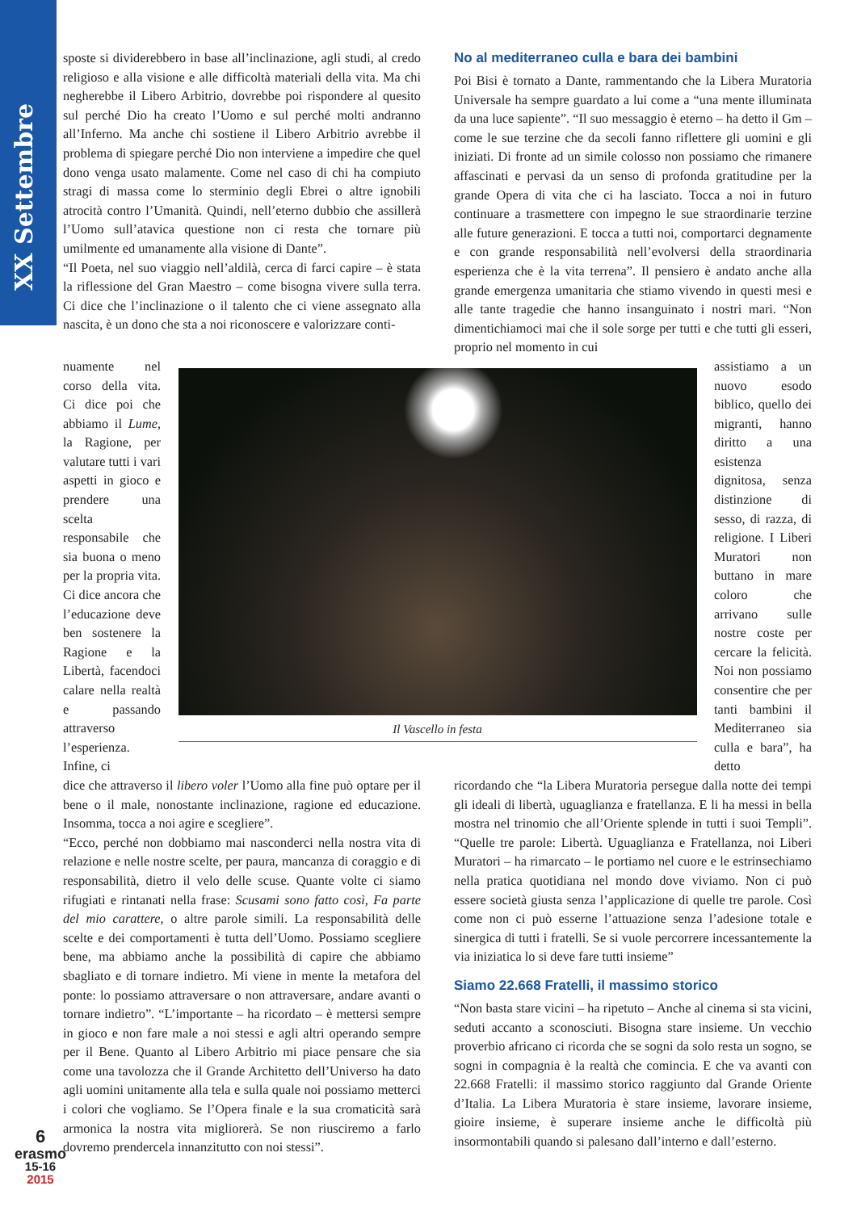XX Settembre
sposte si dividerebbero in base all’inclinazione, agli studi, al credo religioso e alla visione e alle difficoltà materiali della vita. Ma chi negherebbe il Libero Arbitrio, dovrebbe poi rispondere al quesito sul perché Dio ha creato l’Uomo e sul perché molti andranno all’Inferno. Ma anche chi sostiene il Libero Arbitrio avrebbe il problema di spiegare perché Dio non interviene a impedire che quel dono venga usato malamente. Come nel caso di chi ha compiuto stragi di massa come lo sterminio degli Ebrei o altre ignobili atrocità contro l’Umanità. Quindi, nell’eterno dubbio che assillerà l’Uomo sull’atavica questione non ci resta che tornare più umilmente ed umanamente alla visione di Dante”.
“Il Poeta, nel suo viaggio nell’aldilà, cerca di farci capire – è stata la riflessione del Gran Maestro – come bisogna vivere sulla terra. Ci dice che l’inclinazione o il talento che ci viene assegnato alla nascita, è un dono che sta a noi riconoscere e valorizzare conti-
No al mediterraneo culla e bara dei bambini
Poi Bisi è tornato a Dante, rammentando che la Libera Muratoria Universale ha sempre guardato a lui come a “una mente illuminata da una luce sapiente”. “Il suo messaggio è eterno – ha detto il Gm – come le sue terzine che da secoli fanno riflettere gli uomini e gli iniziati. Di fronte ad un simile colosso non possiamo che rimanere affascinati e pervasi da un senso di profonda gratitudine per la grande Opera di vita che ci ha lasciato. Tocca a noi in futuro continuare a trasmettere con impegno le sue straordinarie terzine alle future generazioni. E tocca a tutti noi, comportarci degnamente e con grande responsabilità nell’evolversi della straordinaria esperienza che è la vita terrena”. Il pensiero è andato anche alla grande emergenza umanitaria che stiamo vivendo in questi mesi e alle tante tragedie che hanno insanguinato i nostri mari. “Non dimentichiamoci mai che il sole sorge per tutti e che tutti gli esseri, proprio nel momento in cui
nuamente nel corso della vita. Ci dice poi che abbiamo il Lume, la Ragione, per valutare tutti i vari aspetti in gioco e prendere una scelta responsabile che sia buona o meno per la propria vita. Ci dice ancora che l’educazione deve ben sostenere la Ragione e la Libertà, facendoci calare nella realtà e passando attraverso l’esperienza. Infine, ci
Il Vascello in festa
assistiamo a un nuovo esodo biblico, quello dei migranti, hanno diritto a una esistenza dignitosa, senza distinzione di sesso, di razza, di religione. I Liberi Muratori non buttano in mare coloro che arrivano sulle nostre coste per cercare la felicità. Noi non possiamo consentire che per tanti bambini il Mediterraneo sia culla e bara”, ha detto
dice che attraverso il libero voler l’Uomo alla fine può optare per il bene o il male, nonostante inclinazione, ragione ed educazione. Insomma, tocca a noi agire e scegliere”.
“Ecco, perché non dobbiamo mai nasconderci nella nostra vita di relazione e nelle nostre scelte, per paura, mancanza di coraggio e di responsabilità, dietro il velo delle scuse. Quante volte ci siamo rifugiati e rintanati nella frase: Scusami sono fatto così, Fa parte del mio carattere, o altre parole simili. La responsabilità delle scelte e dei comportamenti è tutta dell’Uomo. Possiamo scegliere bene, ma abbiamo anche la possibilità di capire che abbiamo sbagliato e di tornare indietro. Mi viene in mente la metafora del ponte: lo possiamo attraversare o non attraversare, andare avanti o tornare indietro”. “L’importante – ha ricordato – è mettersi sempre in gioco e non fare male a noi stessi e agli altri operando sempre per il Bene. Quanto al Libero Arbitrio mi piace pensare che sia come una tavolozza che il Grande Architetto dell’Universo ha dato agli uomini unitamente alla tela e sulla quale noi possiamo metterci i colori che vogliamo. Se l’Opera finale e la sua cromaticità sarà armonica la nostra vita migliorerà. Se non riusciremo a farlo dovremo prendercela innanzitutto con noi stessi”.
ricordando che “la Libera Muratoria persegue dalla notte dei tempi gli ideali di libertà, uguaglianza e fratellanza. E li ha messi in bella mostra nel trinomio che all’Oriente splende in tutti i suoi Templi”. “Quelle tre parole: Libertà. Uguaglianza e Fratellanza, noi Liberi Muratori – ha rimarcato – le portiamo nel cuore e le estrinsechiamo nella pratica quotidiana nel mondo dove viviamo. Non ci può essere società giusta senza l’applicazione di quelle tre parole. Così come non ci può esserne l’attuazione senza l’adesione totale e sinergica di tutti i fratelli. Se si vuole percorrere incessantemente la via iniziatica lo si deve fare tutti insieme”
Siamo 22.668 Fratelli, il massimo storico
“Non basta stare vicini – ha ripetuto – Anche al cinema si sta vicini, seduti accanto a sconosciuti. Bisogna stare insieme. Un vecchio proverbio africano ci ricorda che se sogni da solo resta un sogno, se sogni in compagnia è la realtà che comincia. E che va avanti con 22.668 Fratelli: il massimo storico raggiunto dal Grande Oriente d’Italia. La Libera Muratoria è stare insieme, lavorare insieme, gioire insieme, è superare insieme anche le difficoltà più insormontabili quando si palesano dall’interno e dall’esterno.
6
erasmo
15-16
2015